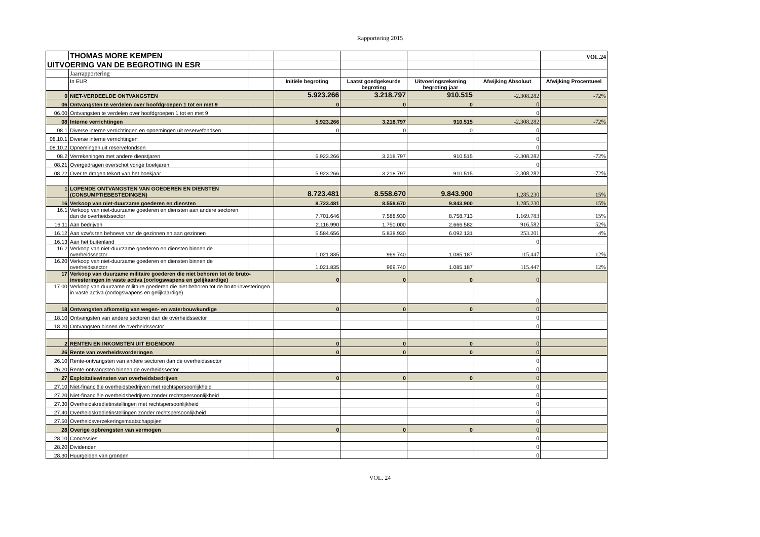Rapportering 2015
| | THOMAS MORE KEMPEN | | | | | | VOL.24 |
| UITVOERING VAN DE BEGROTING IN ESR | | | | | | | |
| | Jaarrapportering | | | | | | |
| | In EUR | | Initiële begroting | Laatst goedgekeurde begroting | Uitvoeringsrekening begroting jaar | Afwijking Absoluut | Afwijking Procentueel |
| 0 | NIET-VERDEELDE ONTVANGSTEN | | 5.923.266 | 3.218.797 | 910.515 | -2.308.282 | -72% |
| 06 | Ontvangsten te verdelen over hoofdgroepen 1 tot en met 9 | | 0 | 0 | 0 | 0 | |
| 06.00 | Ontvangsten te verdelen over hoofdgroepen 1 tot en met 9 | | | | | 0 | |
| 08 | Interne verrichtingen | | 5.923.266 | 3.218.797 | 910.515 | -2.308.282 | -72% |
| 08.1 | Diverse interne verrichtingen en opnemingen uit reservefondsen | | 0 | 0 | 0 | 0 | |
| 08.10.1 | Diverse interne verrichtingen | | | | | 0 | |
| 08.10.2 | Opnemingen uit reservefondsen | | | | | 0 | |
| 08.2 | Verrekeningen met andere dienstjaren | | 5.923.266 | 3.218.797 | 910.515 | -2.308.282 | -72% |
| 08.21 | Overgedragen overschot vorige boekjaren | | | | | 0 | |
| 08.22 | Over te dragen tekort van het boekjaar | | 5.923.266 | 3.218.797 | 910.515 | -2.308.282 | -72% |
| 1 | LOPENDE ONTVANGSTEN VAN GOEDEREN EN DIENSTEN (CONSUMPTIEBESTEDINGEN) | | 8.723.481 | 8.558.670 | 9.843.900 | 1.285.230 | 15% |
| 16 | Verkoop van niet-duurzame goederen en diensten | | 8.723.481 | 8.558.670 | 9.843.900 | 1.285.230 | 15% |
| 16.1 | Verkoop van niet-duurzame goederen en diensten aan andere sectoren dan de overheidssector | | 7.701.646 | 7.588.930 | 8.758.713 | 1.169.783 | 15% |
| 16.11 | Aan bedrijven | | 2.116.990 | 1.750.000 | 2.666.582 | 916.582 | 52% |
| 16.12 | Aan vzw's ten behoeve van de gezinnen en aan gezinnen | | 5.584.656 | 5.838.930 | 6.092.131 | 253.201 | 4% |
| 16.13 | Aan het buitenland | | | | | 0 | |
| 16.2 | Verkoop van niet-duurzame goederen en diensten binnen de overheidssector | | 1.021.835 | 969.740 | 1.085.187 | 115.447 | 12% |
| 16.20 | Verkoop van niet-duurzame goederen en diensten binnen de overheidssector | | 1.021.835 | 969.740 | 1.085.187 | 115.447 | 12% |
| 17 | Verkoop van duurzame militaire goederen die niet behoren tot de bruto-investeringen in vaste activa (oorlogswapens en gelijkaardige) | | 0 | 0 | 0 | 0 | |
| 17.00 | Verkoop van duurzame militaire goederen die niet behoren tot de bruto-investeringen in vaste activa (oorlogswapens en gelijkaardige) | | | | | 0 | |
| 18 | Ontvangsten afkomstig van wegen- en waterbouwkundige | | 0 | 0 | 0 | 0 | |
| 18.10 | Ontvangsten van andere sectoren dan de overheidssector | | | | | 0 | |
| 18.20 | Ontvangsten binnen de overheidssector | | | | | 0 | |
| 2 | RENTEN EN INKOMSTEN UIT EIGENDOM | | 0 | 0 | 0 | 0 | |
| 26 | Rente van overheidsvorderingen | | 0 | 0 | 0 | 0 | |
| 26.10 | Rente-ontvangsten van andere sectoren dan de overheidssector | | | | | 0 | |
| 26.20 | Rente-ontvangsten binnen de overheidssector | | | | | 0 | |
| 27 | Exploitatiewinsten van overheidsbedrijven | | 0 | 0 | 0 | 0 | |
| 27.10 | Niet-financiële overheidsbedrijven met rechtspersoonlijkheid | | | | | 0 | |
| 27.20 | Niet-financiële overheidsbedrijven zonder rechtspersoonlijkheid | | | | | 0 | |
| 27.30 | Overheidskredietinstellingen met rechtspersoonlijkheid | | | | | 0 | |
| 27.40 | Overheidskredietinstellingen zonder rechtspersoonlijkheid | | | | | 0 | |
| 27.50 | Overheidsverzekeringsmaatschappijen | | | | | 0 | |
| 28 | Overige opbrengsten van vermogen | | 0 | 0 | 0 | 0 | |
| 28.10 | Concessies | | | | | 0 | |
| 28.20 | Dividenden | | | | | 0 | |
| 28.30 | Huurgelden van gronden | | | | | 0 | |
VOL. 24